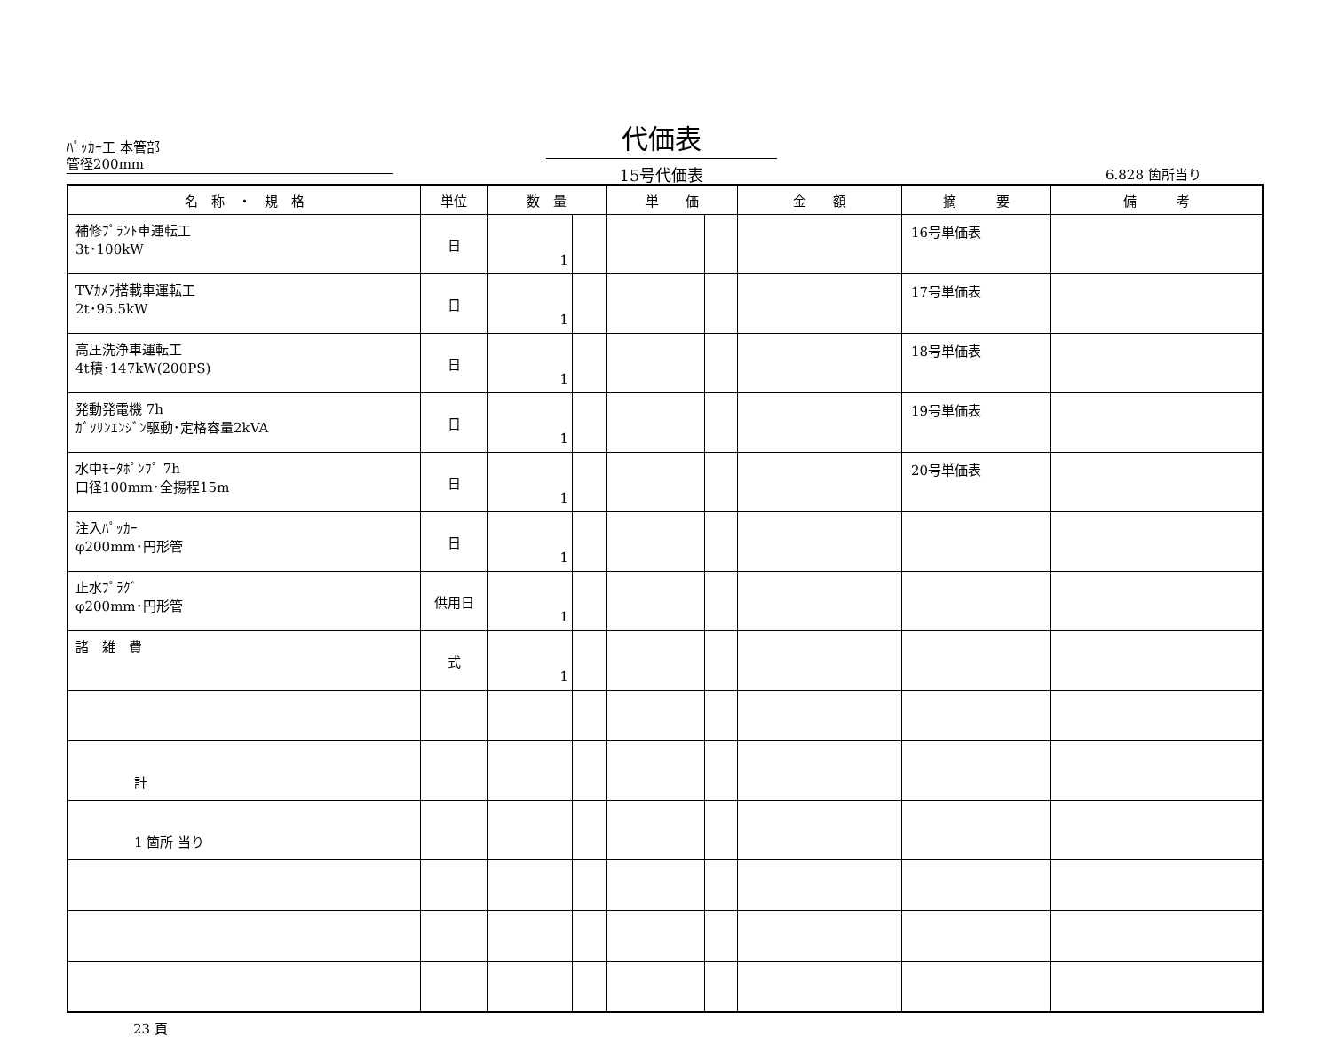ﾊﾟｯｶｰ工 本管部
管径200mm
代価表
15号代価表
6.828 箇所当り
| 名 称 ・ 規 格 | 単位 | 数 量 | | 単 価 | | 金 額 | 摘 要 | 備 考 |
| --- | --- | --- | --- | --- | --- | --- | --- | --- |
| 補修ﾌﾟﾗﾝﾄ車運転工 3t･100kW | 日 | 1 | | | | | 16号単価表 | |
| TVｶﾒﾗ搭載車運転工 2t･95.5kW | 日 | 1 | | | | | 17号単価表 | |
| 高圧洗浄車運転工 4t積･147kW(200PS) | 日 | 1 | | | | | 18号単価表 | |
| 発動発電機 7h ｶﾞｿﾘﾝｴﾝｼﾞﾝ駆動･定格容量2kVA | 日 | 1 | | | | | 19号単価表 | |
| 水中ﾓｰﾀﾎﾟﾝﾌﾟ 7h 口径100mm･全揚程15m | 日 | 1 | | | | | 20号単価表 | |
| 注入ﾊﾟｯｶｰ φ200mm･円形管 | 日 | 1 | | | | | | |
| 止水ﾌﾟﾗｸﾞ φ200mm･円形管 | 供用日 | 1 | | | | | | |
| 諸 雑 費 | 式 | 1 | | | | | | |
| 計 | | | | | | | | |
| 1 箇所 当り | | | | | | | | |
23 頁